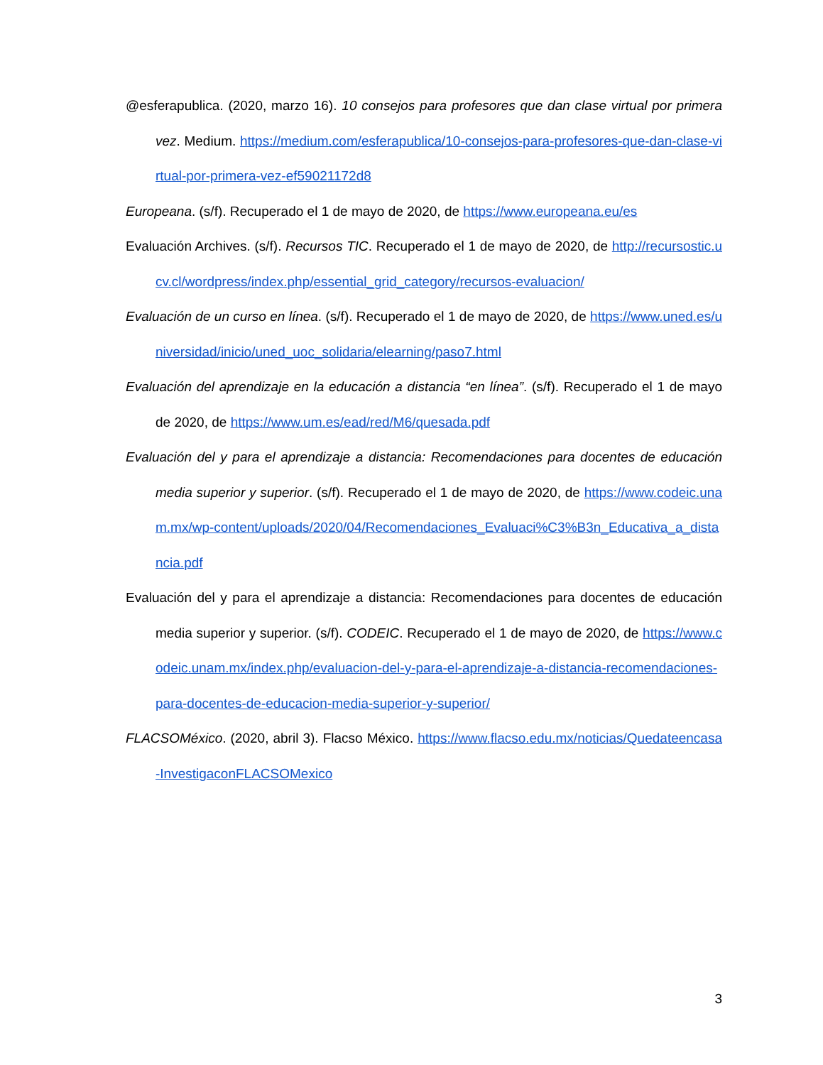@esferapublica. (2020, marzo 16). 10 consejos para profesores que dan clase virtual por primera vez. Medium. https://medium.com/esferapublica/10-consejos-para-profesores-que-dan-clase-virtual-por-primera-vez-ef59021172d8
Europeana. (s/f). Recuperado el 1 de mayo de 2020, de https://www.europeana.eu/es
Evaluación Archives. (s/f). Recursos TIC. Recuperado el 1 de mayo de 2020, de http://recursostic.ucv.cl/wordpress/index.php/essential_grid_category/recursos-evaluacion/
Evaluación de un curso en línea. (s/f). Recuperado el 1 de mayo de 2020, de https://www.uned.es/universidad/inicio/uned_uoc_solidaria/elearning/paso7.html
Evaluación del aprendizaje en la educación a distancia “en línea”. (s/f). Recuperado el 1 de mayo de 2020, de https://www.um.es/ead/red/M6/quesada.pdf
Evaluación del y para el aprendizaje a distancia: Recomendaciones para docentes de educación media superior y superior. (s/f). Recuperado el 1 de mayo de 2020, de https://www.codeic.unam.mx/wp-content/uploads/2020/04/Recomendaciones_Evaluaci%C3%B3n_Educativa_a_distancia.pdf
Evaluación del y para el aprendizaje a distancia: Recomendaciones para docentes de educación media superior y superior. (s/f). CODEIC. Recuperado el 1 de mayo de 2020, de https://www.codeic.unam.mx/index.php/evaluacion-del-y-para-el-aprendizaje-a-distancia-recomendaciones-para-docentes-de-educacion-media-superior-y-superior/
FLACSOMéxico. (2020, abril 3). Flacso México. https://www.flacso.edu.mx/noticias/Quedateencasa-InvestigaconFLACSOMexico
3